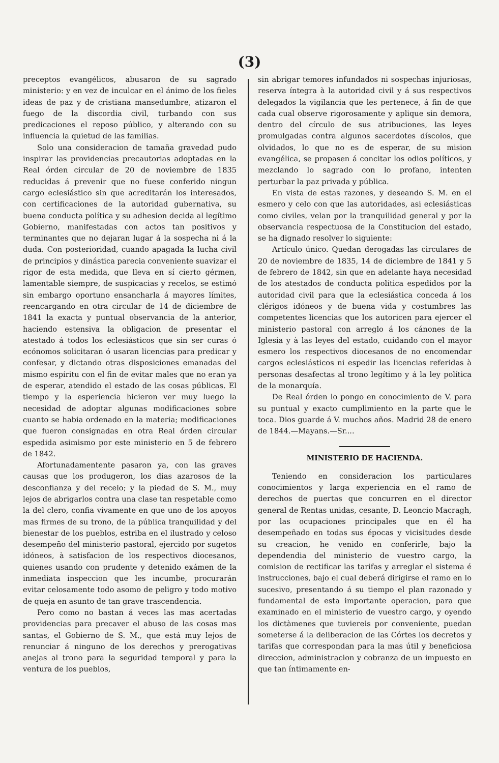(3)
preceptos evangélicos, abusaron de su sagrado ministerio: y en vez de inculcar en el ánimo de los fieles ideas de paz y de cristiana mansedumbre, atizaron el fuego de la discordia civil, turbando con sus predicaciones el reposo público, y alterando con su influencia la quietud de las familias.
Solo una consideracion de tamaña gravedad pudo inspirar las providencias precautorias adoptadas en la Real órden circular de 20 de noviembre de 1835 reducidas á prevenir que no fuese conferido ningun cargo eclesiástico sin que acreditarán los interesados, con certificaciones de la autoridad gubernativa, su buena conducta política y su adhesion decida al legítimo Gobierno, manifestadas con actos tan positivos y terminantes que no dejaran lugar á la sospecha ni á la duda. Con posterioridad, cuando apagada la lucha civil de principios y dinástica parecia conveniente suavizar el rigor de esta medida, que lleva en sí cierto gérmen, lamentable siempre, de suspicacias y recelos, se estimó sin embargo oportuno ensancharla á mayores límites, reencargando en otra circular de 14 de diciembre de 1841 la exacta y puntual observancia de la anterior, haciendo estensiva la obligacion de presentar el atestado á todos los eclesiásticos que sin ser curas ó ecónomos solicitaran ó usaran licencias para predicar y confesar, y dictando otras disposiciones emanadas del mismo espíritu con el fin de evitar males que no eran ya de esperar, atendido el estado de las cosas públicas. El tiempo y la esperiencia hicieron ver muy luego la necesidad de adoptar algunas modificaciones sobre cuanto se habia ordenado en la materia; modificaciones que fueron consignadas en otra Real órden circular espedida asimismo por este ministerio en 5 de febrero de 1842.
Afortunadamentente pasaron ya, con las graves causas que los produgeron, los dias azarosos de la desconfianza y del recelo; y la piedad de S. M., muy lejos de abrigarlos contra una clase tan respetable como la del clero, confia vivamente en que uno de los apoyos mas firmes de su trono, de la pública tranquilidad y del bienestar de los pueblos, estriba en el ilustrado y celoso desempeño del ministerio pastoral, ejercido por sugetos idóneos, à satisfacion de los respectivos diocesanos, quienes usando con prudente y detenido exámen de la inmediata inspeccion que les incumbe, procurarán evitar celosamente todo asomo de peligro y todo motivo de queja en asunto de tan grave trascendencia.
Pero como no bastan á veces las mas acertadas providencias para precaver el abuso de las cosas mas santas, el Gobierno de S. M., que está muy lejos de renunciar á ninguno de los derechos y prerogativas anejas al trono para la seguridad temporal y para la ventura de los pueblos,
sin abrigar temores infundados ni sospechas injuriosas, reserva íntegra à la autoridad civil y á sus respectivos delegados la vigilancia que les pertenece, á fin de que cada cual observe rigorosamente y aplique sin demora, dentro del círculo de sus atribuciones, las leyes promulgadas contra algunos sacerdotes díscolos, que olvidados, lo que no es de esperar, de su mision evangélica, se propasen á concitar los odios políticos, y mezclando lo sagrado con lo profano, intenten perturbar la paz privada y pública.
En vista de estas razones, y deseando S. M. en el esmero y celo con que las autoridades, asi eclesiásticas como civiles, velan por la tranquilidad general y por la observancia respectuosa de la Constitucion del estado, se ha dignado resolver lo siguiente:
Artículo único. Quedan derogadas las circulares de 20 de noviembre de 1835, 14 de diciembre de 1841 y 5 de febrero de 1842, sin que en adelante haya necesidad de los atestados de conducta política espedidos por la autoridad civil para que la eclesiástica conceda á los clérigos idóneos y de buena vida y costumbres las competentes licencias que los autoricen para ejercer el ministerio pastoral con arreglo á los cánones de la Iglesia y à las leyes del estado, cuidando con el mayor esmero los respectivos diocesanos de no encomendar cargos eclesiásticos ni espedir las licencias referidas à personas desafectas al trono legítimo y á la ley política de la monarquía.
De Real órden lo pongo en conocimiento de V. para su puntual y exacto cumplimiento en la parte que le toca. Dios guarde á V. muchos años. Madrid 28 de enero de 1844.—Mayans.—Sr....
MINISTERIO DE HACIENDA.
Teniendo en consideracion los particulares conocimientos y larga experiencia en el ramo de derechos de puertas que concurren en el director general de Rentas unidas, cesante, D. Leoncio Macragh, por las ocupaciones principales que en él ha desempeñado en todas sus épocas y vicisitudes desde su creacion, he venido en conferirle, bajo la dependendia del ministerio de vuestro cargo, la comision de rectificar las tarifas y arreglar el sistema é instrucciones, bajo el cual deberá dirigirse el ramo en lo sucesivo, presentando á su tiempo el plan razonado y fundamental de esta importante operacion, para que examinado en el ministerio de vuestro cargo, y oyendo los dictàmenes que tuviereis por conveniente, puedan someterse á la deliberacion de las Córtes los decretos y tarifas que correspondan para la mas útil y beneficiosa direccion, administracion y cobranza de un impuesto en que tan íntimamente en-